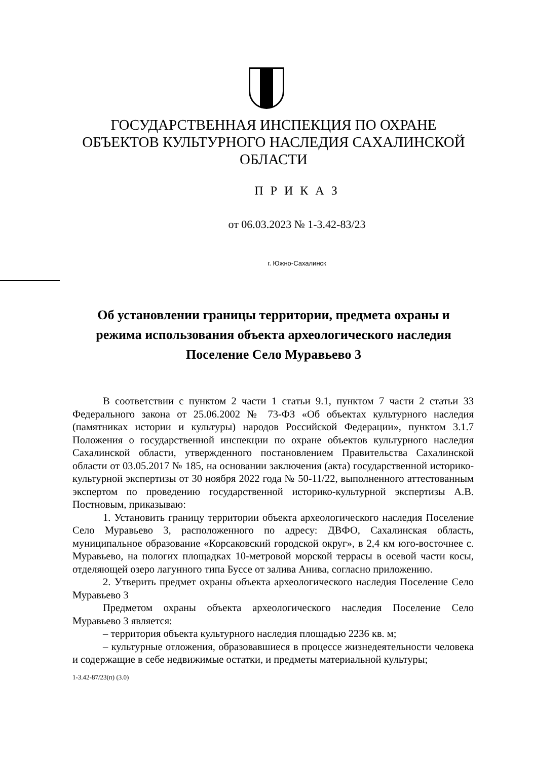ГОСУДАРСТВЕННАЯ ИНСПЕКЦИЯ ПО ОХРАНЕ ОБЪЕКТОВ КУЛЬТУРНОГО НАСЛЕДИЯ САХАЛИНСКОЙ ОБЛАСТИ
П Р И К А З
от 06.03.2023 № 1-3.42-83/23
г. Южно-Сахалинск
Об установлении границы территории, предмета охраны и режима использования объекта археологического наследия Поселение Село Муравьево 3
В соответствии с пунктом 2 части 1 статьи 9.1, пунктом 7 части 2 статьи 33 Федерального закона от 25.06.2002 № 73-ФЗ «Об объектах культурного наследия (памятниках истории и культуры) народов Российской Федерации», пунктом 3.1.7 Положения о государственной инспекции по охране объектов культурного наследия Сахалинской области, утвержденного постановлением Правительства Сахалинской области от 03.05.2017 № 185, на основании заключения (акта) государственной историко-культурной экспертизы от 30 ноября 2022 года № 50-11/22, выполненного аттестованным экспертом по проведению государственной историко-культурной экспертизы А.В. Постновым, приказываю:
1. Установить границу территории объекта археологического наследия Поселение Село Муравьево 3, расположенного по адресу: ДВФО, Сахалинская область, муниципальное образование «Корсаковский городской округ», в 2,4 км юго-восточнее с. Муравьево, на пологих площадках 10-метровой морской террасы в осевой части косы, отделяющей озеро лагунного типа Буссе от залива Анива, согласно приложению.
2. Утверить предмет охраны объекта археологического наследия Поселение Село Муравьево 3
Предметом охраны объекта археологического наследия Поселение Село Муравьево 3 является:
– территория объекта культурного наследия площадью 2236 кв. м;
– культурные отложения, образовавшиеся в процессе жизнедеятельности человека и содержащие в себе недвижимые остатки, и предметы материальной культуры;
1-3.42-87/23(п) (3.0)